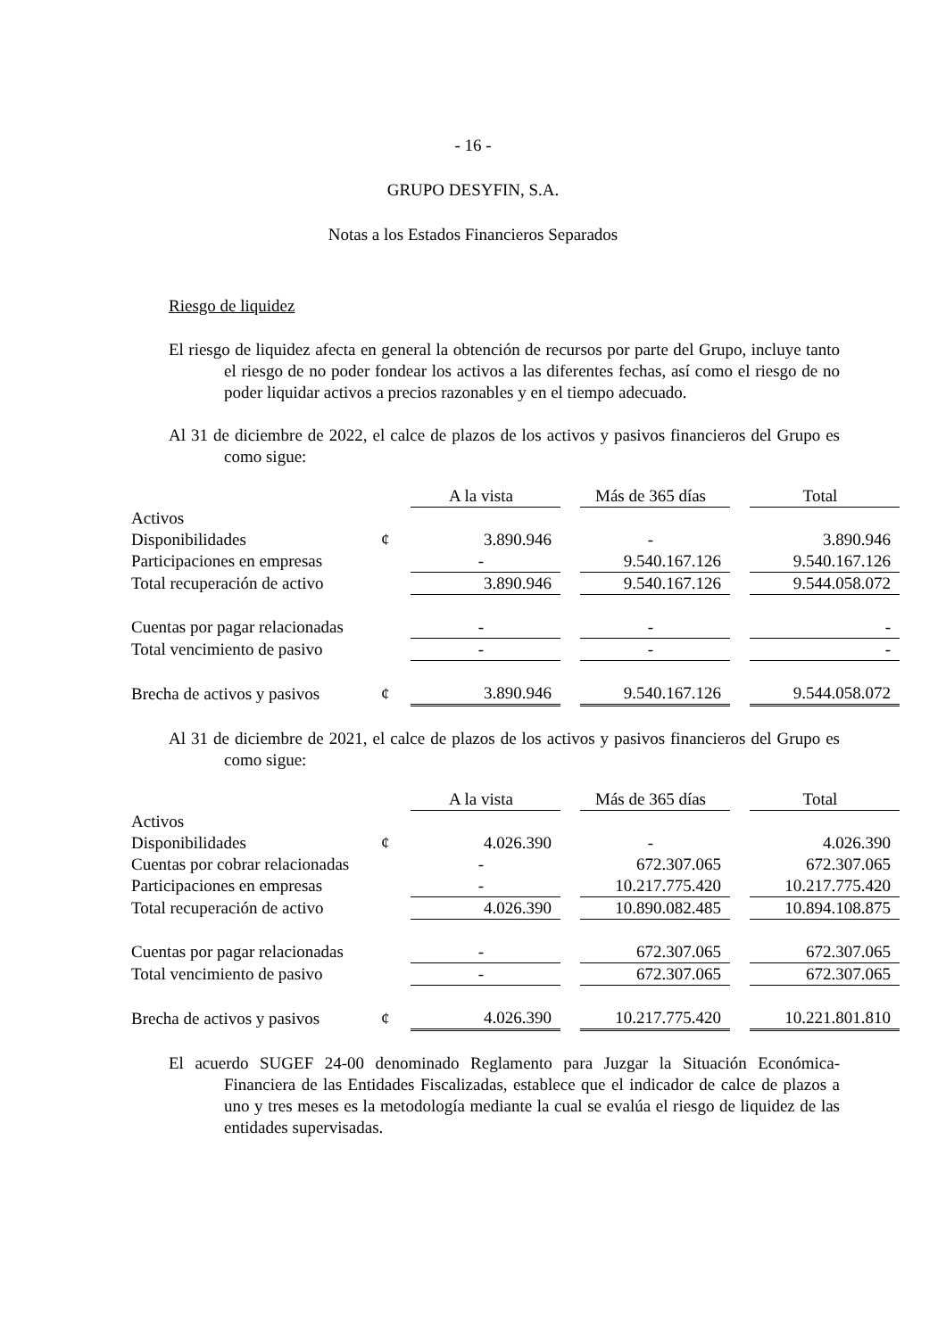- 16 -
GRUPO DESYFIN, S.A.
Notas a los Estados Financieros Separados
Riesgo de liquidez
El riesgo de liquidez afecta en general la obtención de recursos por parte del Grupo, incluye tanto el riesgo de no poder fondear los activos a las diferentes fechas, así como el riesgo de no poder liquidar activos a precios razonables y en el tiempo adecuado.
Al 31 de diciembre de 2022, el calce de plazos de los activos y pasivos financieros del Grupo es como sigue:
| | | A la vista | | Más de 365 días | | Total |
| --- | --- | --- | --- | --- | --- | --- |
| Activos | | | | | | |
| Disponibilidades | ¢ | 3.890.946 | | - | | 3.890.946 |
| Participaciones en empresas | | - | | 9.540.167.126 | | 9.540.167.126 |
| Total recuperación de activo | | 3.890.946 | | 9.540.167.126 | | 9.544.058.072 |
| Cuentas por pagar relacionadas | | - | | - | | - |
| Total vencimiento de pasivo | | - | | - | | - |
| Brecha de activos y pasivos | ¢ | 3.890.946 | | 9.540.167.126 | | 9.544.058.072 |
Al 31 de diciembre de 2021, el calce de plazos de los activos y pasivos financieros del Grupo es como sigue:
| | | A la vista | | Más de 365 días | | Total |
| --- | --- | --- | --- | --- | --- | --- |
| Activos | | | | | | |
| Disponibilidades | ¢ | 4.026.390 | | - | | 4.026.390 |
| Cuentas por cobrar relacionadas | | - | | 672.307.065 | | 672.307.065 |
| Participaciones en empresas | | - | | 10.217.775.420 | | 10.217.775.420 |
| Total recuperación de activo | | 4.026.390 | | 10.890.082.485 | | 10.894.108.875 |
| Cuentas por pagar relacionadas | | - | | 672.307.065 | | 672.307.065 |
| Total vencimiento de pasivo | | - | | 672.307.065 | | 672.307.065 |
| Brecha de activos y pasivos | ¢ | 4.026.390 | | 10.217.775.420 | | 10.221.801.810 |
El acuerdo SUGEF 24-00 denominado Reglamento para Juzgar la Situación Económica-Financiera de las Entidades Fiscalizadas, establece que el indicador de calce de plazos a uno y tres meses es la metodología mediante la cual se evalúa el riesgo de liquidez de las entidades supervisadas.